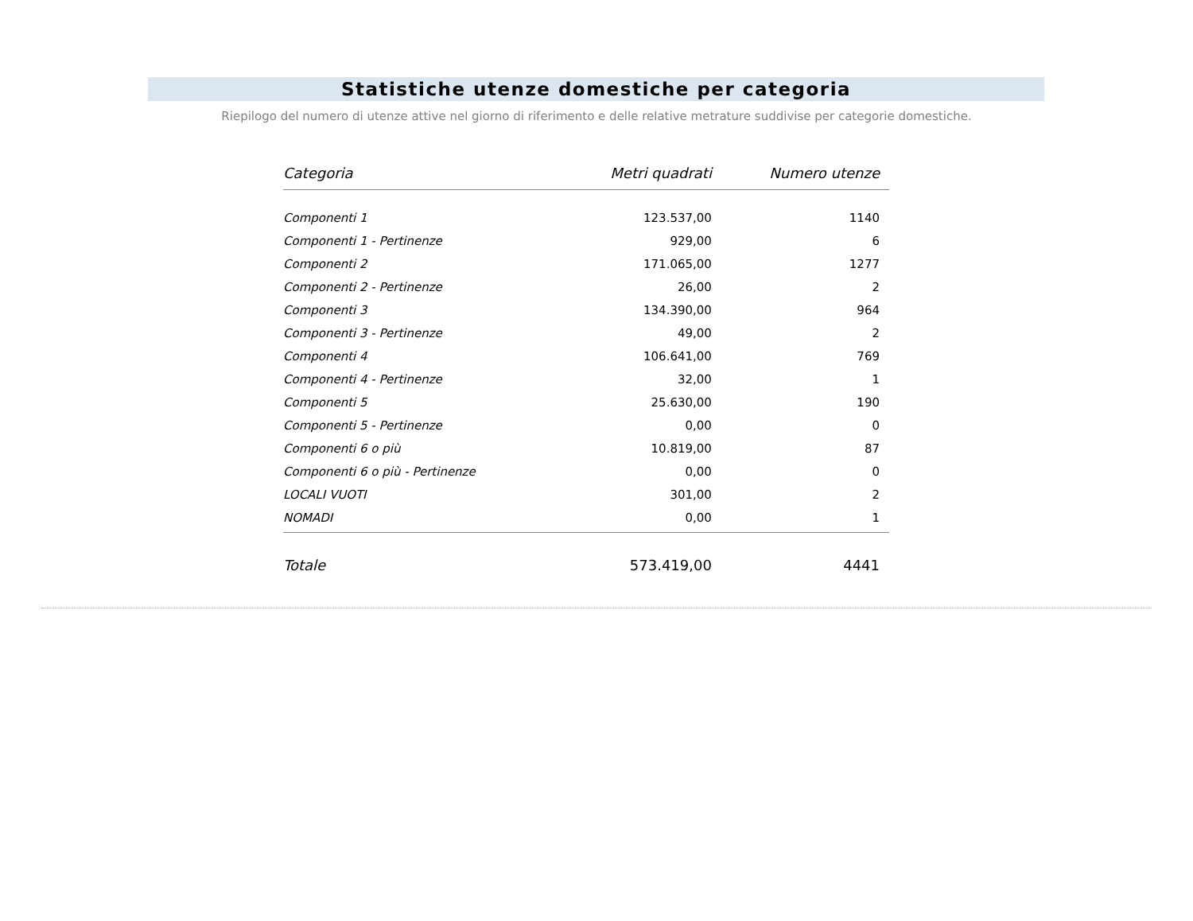Statistiche utenze domestiche per categoria
Riepilogo del numero di utenze attive nel giorno di riferimento e delle relative metrature suddivise per categorie domestiche.
| Categoria | Metri quadrati | Numero utenze |
| --- | --- | --- |
| Componenti 1 | 123.537,00 | 1140 |
| Componenti 1 - Pertinenze | 929,00 | 6 |
| Componenti 2 | 171.065,00 | 1277 |
| Componenti 2 - Pertinenze | 26,00 | 2 |
| Componenti 3 | 134.390,00 | 964 |
| Componenti 3 - Pertinenze | 49,00 | 2 |
| Componenti 4 | 106.641,00 | 769 |
| Componenti 4 - Pertinenze | 32,00 | 1 |
| Componenti 5 | 25.630,00 | 190 |
| Componenti 5 - Pertinenze | 0,00 | 0 |
| Componenti 6 o più | 10.819,00 | 87 |
| Componenti 6 o più - Pertinenze | 0,00 | 0 |
| LOCALI VUOTI | 301,00 | 2 |
| NOMADI | 0,00 | 1 |
| Totale | 573.419,00 | 4441 |